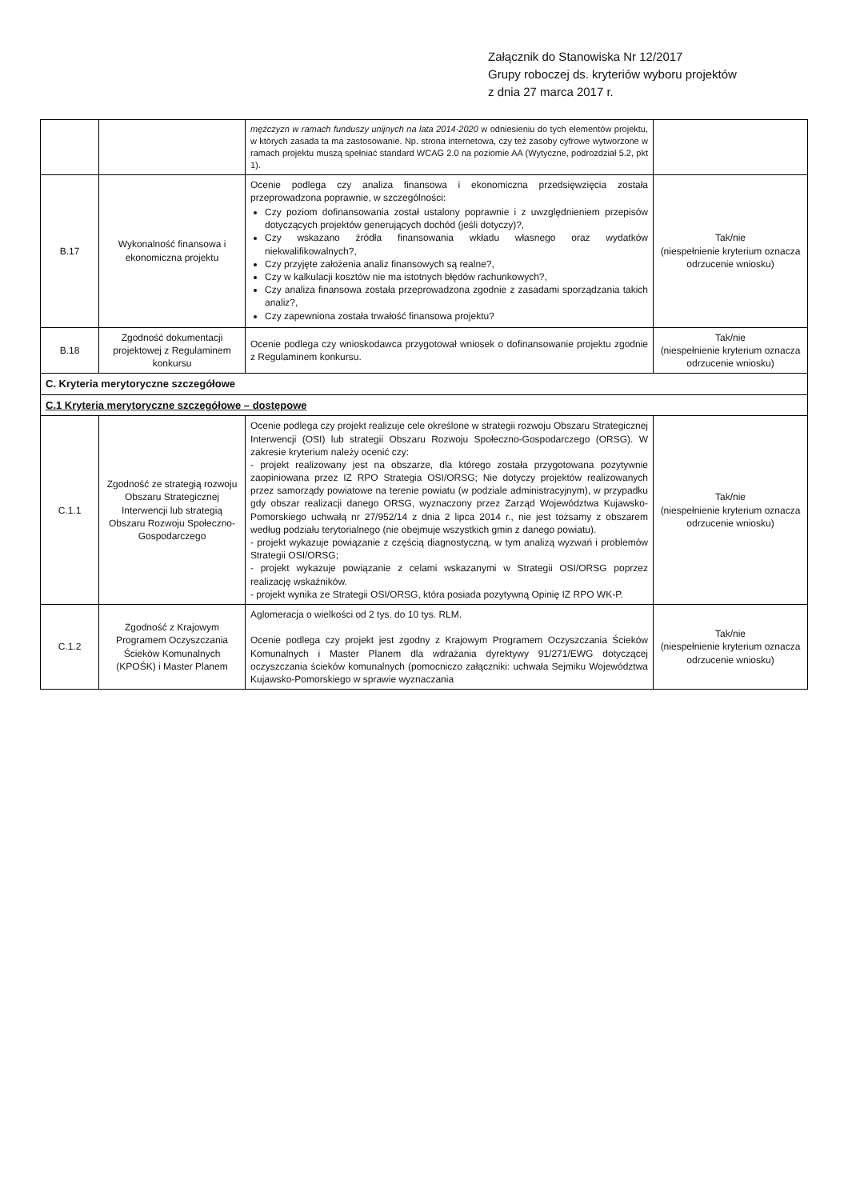Załącznik do Stanowiska Nr 12/2017
Grupy roboczej ds. kryteriów wyboru projektów
z dnia 27 marca 2017 r.
| | | mężczyzn w ramach funduszy unijnych na lata 2014-2020 w odniesieniu do tych elementów projektu, w których zasada ta ma zastosowanie. Np. strona internetowa, czy też zasoby cyfrowe wytworzone w ramach projektu muszą spełniać standard WCAG 2.0 na poziomie AA (Wytyczne, podrozdział 5.2, pkt 1). | |
| B.17 | Wykonalność finansowa i ekonomiczna projektu | Ocenie podlega czy analiza finansowa i ekonomiczna przedsięwzięcia została przeprowadzona poprawnie, w szczególności: Czy poziom dofinansowania został ustalony poprawnie i z uwzględnieniem przepisów dotyczących projektów generujących dochód (jeśli dotyczy)?, Czy wskazano źródła finansowania wkładu własnego oraz wydatków niekwalifikowalnych?, Czy przyjęte założenia analiz finansowych są realne?, Czy w kalkulacji kosztów nie ma istotnych błędów rachunkowych?, Czy analiza finansowa została przeprowadzona zgodnie z zasadami sporządzania takich analiz?, Czy zapewniona została trwałość finansowa projektu? | Tak/nie (niespełnienie kryterium oznacza odrzucenie wniosku) |
| B.18 | Zgodność dokumentacji projektowej z Regulaminem konkursu | Ocenie podlega czy wnioskodawca przygotował wniosek o dofinansowanie projektu zgodnie z Regulaminem konkursu. | Tak/nie (niespełnienie kryterium oznacza odrzucenie wniosku) |
| C. Kryteria merytoryczne szczegółowe | | | |
| C.1 Kryteria merytoryczne szczegółowe – dostępowe | | | |
| C.1.1 | Zgodność ze strategią rozwoju Obszaru Strategicznej Interwencji lub strategią Obszaru Rozwoju Społeczno-Gospodarczego | Ocenie podlega czy projekt realizuje cele określone w strategii rozwoju Obszaru Strategicznej Interwencji (OSI) lub strategii Obszaru Rozwoju Społeczno-Gospodarczego (ORSG). W zakresie kryterium należy ocenić czy: - projekt realizowany jest na obszarze, dla którego została przygotowana pozytywnie zaopiniowana przez IZ RPO Strategia OSI/ORSG; Nie dotyczy projektów realizowanych przez samorządy powiatowe na terenie powiatu (w podziale administracyjnym), w przypadku gdy obszar realizacji danego ORSG, wyznaczony przez Zarząd Województwa Kujawsko-Pomorskiego uchwałą nr 27/952/14 z dnia 2 lipca 2014 r., nie jest tożsamy z obszarem według podziału terytorialnego (nie obejmuje wszystkich gmin z danego powiatu). - projekt wykazuje powiązanie z częścią diagnostyczną, w tym analizą wyzwań i problemów Strategii OSI/ORSG; - projekt wykazuje powiązanie z celami wskazanymi w Strategii OSI/ORSG poprzez realizację wskaźników. - projekt wynika ze Strategii OSI/ORSG, która posiada pozytywną Opinię IZ RPO WK-P. | Tak/nie (niespełnienie kryterium oznacza odrzucenie wniosku) |
| C.1.2 | Zgodność z Krajowym Programem Oczyszczania Ścieków Komunalnych (KPOŚK) i Master Planem | Aglomeracja o wielkości od 2 tys. do 10 tys. RLM. Ocenie podlega czy projekt jest zgodny z Krajowym Programem Oczyszczania Ścieków Komunalnych i Master Planem dla wdrażania dyrektywy 91/271/EWG dotyczącej oczyszczania ścieków komunalnych (pomocniczo załączniki: uchwała Sejmiku Województwa Kujawsko-Pomorskiego w sprawie wyznaczania | Tak/nie (niespełnienie kryterium oznacza odrzucenie wniosku) |